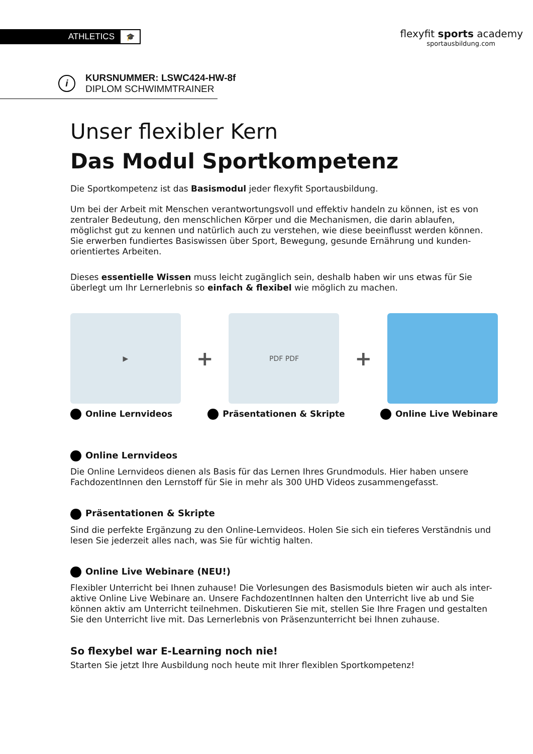ATHLETICS 🎓
flexyfit sports academy
sportausbildung.com
i
KURSNUMMER: LSWC424-HW-8f
DIPLOM SCHWIMMTRAINER
Unser flexibler Kern
Das Modul Sportkompetenz
Die Sportkompetenz ist das Basismodul jeder flexyfit Sportausbildung.
Um bei der Arbeit mit Menschen verantwortungsvoll und effektiv handeln zu können, ist es von zentraler Bedeutung, den menschlichen Körper und die Mechanismen, die darin ablaufen, möglichst gut zu kennen und natürlich auch zu verstehen, wie diese beeinflusst werden können. Sie erwerben fundiertes Basiswissen über Sport, Bewegung, gesunde Ernährung und kunden-orientiertes Arbeiten.
Dieses essentielle Wissen muss leicht zugänglich sein, deshalb haben wir uns etwas für Sie überlegt um Ihr Lernerlebnis so einfach & flexibel wie möglich zu machen.
▶
+
PDF PDF
+
Online Lernvideos Präsentationen & Skripte Online Live Webinare
Online Lernvideos
Die Online Lernvideos dienen als Basis für das Lernen Ihres Grundmoduls. Hier haben unsere FachdozentInnen den Lernstoff für Sie in mehr als 300 UHD Videos zusammengefasst.
Präsentationen & Skripte
Sind die perfekte Ergänzung zu den Online-Lernvideos. Holen Sie sich ein tieferes Verständnis und lesen Sie jederzeit alles nach, was Sie für wichtig halten.
Online Live Webinare (NEU!)
Flexibler Unterricht bei Ihnen zuhause! Die Vorlesungen des Basismoduls bieten wir auch als inter-aktive Online Live Webinare an. Unsere FachdozentInnen halten den Unterricht live ab und Sie können aktiv am Unterricht teilnehmen. Diskutieren Sie mit, stellen Sie Ihre Fragen und gestalten Sie den Unterricht live mit. Das Lernerlebnis von Präsenzunterricht bei Ihnen zuhause.
So flexybel war E-Learning noch nie!
Starten Sie jetzt Ihre Ausbildung noch heute mit Ihrer flexiblen Sportkompetenz!